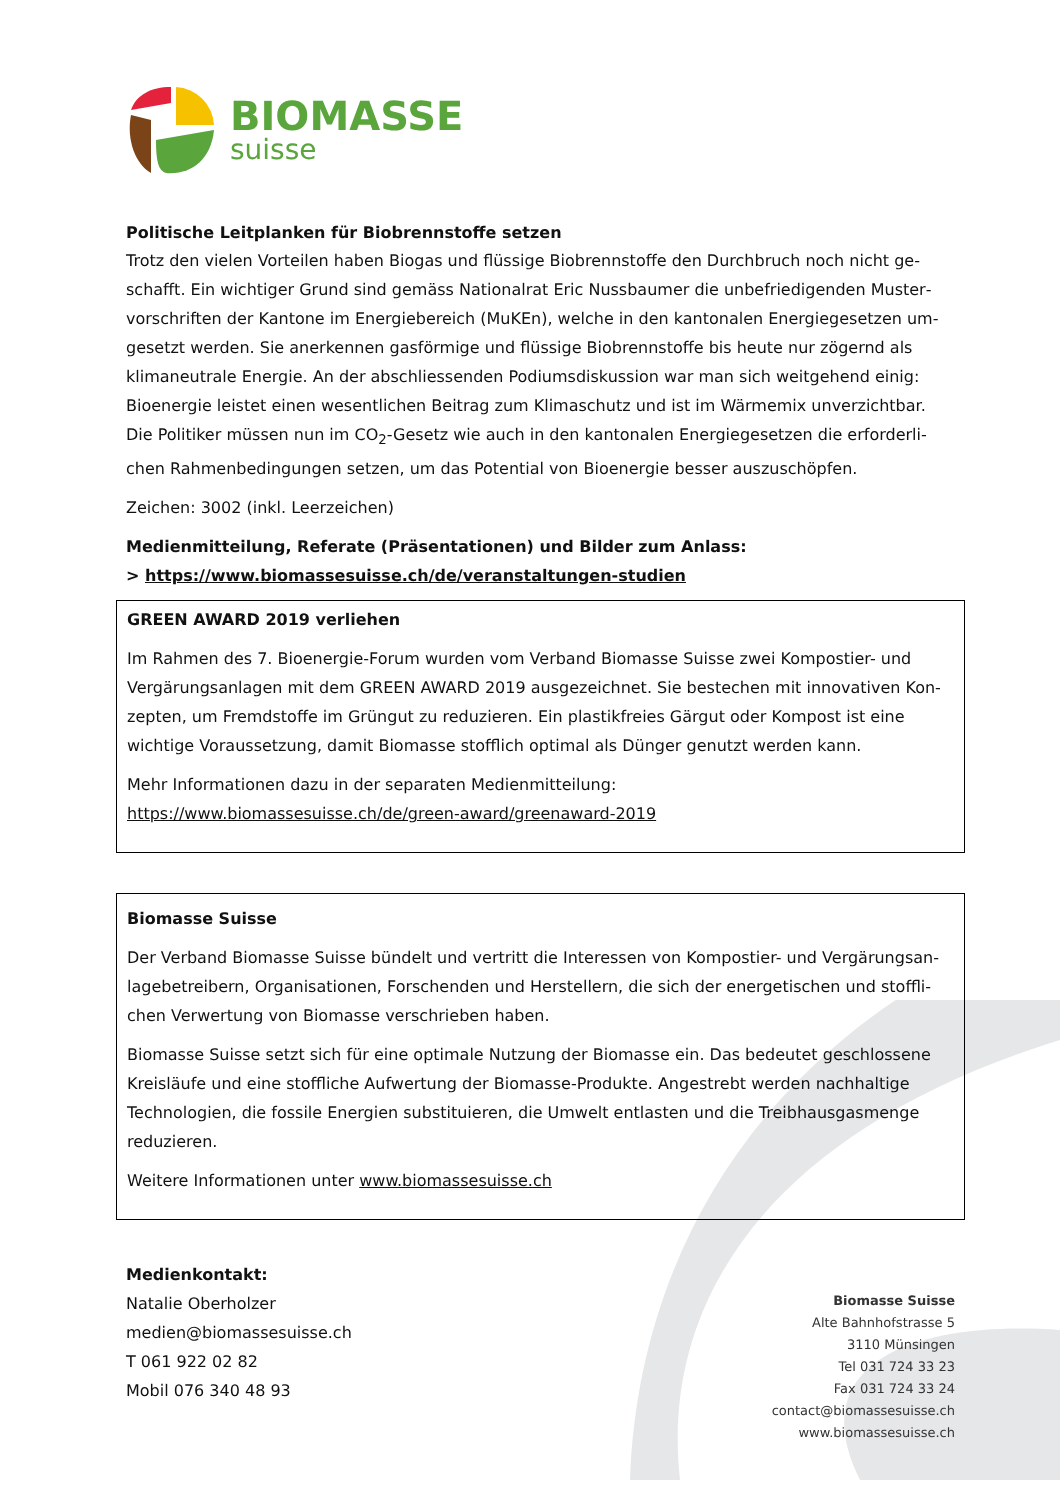BIOMASSE
suisse
Politische Leitplanken für Biobrennstoffe setzen
Trotz den vielen Vorteilen haben Biogas und flüssige Biobrennstoffe den Durchbruch noch nicht ge­schafft. Ein wichtiger Grund sind gemäss Nationalrat Eric Nussbaumer die unbefriedigenden Muster­vorschriften der Kantone im Energiebereich (MuKEn), welche in den kantonalen Energiegesetzen um­gesetzt werden. Sie anerkennen gasförmige und flüssige Biobrennstoffe bis heute nur zögernd als klimaneutrale Energie. An der abschliessenden Podiumsdiskussion war man sich weitgehend einig: Bioenergie leistet einen wesentlichen Beitrag zum Klimaschutz und ist im Wärmemix unverzichtbar. Die Politiker müssen nun im CO<sub>2</sub>-Gesetz wie auch in den kantonalen Energiegesetzen die erforderli­chen Rahmenbedingungen setzen, um das Potential von Bioenergie besser auszuschöpfen.
Zeichen: 3002 (inkl. Leerzeichen)
Medienmitteilung, Referate (Präsentationen) und Bilder zum Anlass:
> https://www.biomassesuisse.ch/de/veranstaltungen-studien
GREEN AWARD 2019 verliehen
Im Rahmen des 7. Bioenergie-Forum wurden vom Verband Biomasse Suisse zwei Kompostier- und Vergärungsanlagen mit dem GREEN AWARD 2019 ausgezeichnet. Sie bestechen mit innovativen Kon­zepten, um Fremdstoffe im Grüngut zu reduzieren. Ein plastikfreies Gärgut oder Kompost ist eine wichtige Voraussetzung, damit Biomasse stofflich optimal als Dünger genutzt werden kann.
Mehr Informationen dazu in der separaten Medienmitteilung:
https://www.biomassesuisse.ch/de/green-award/greenaward-2019
Biomasse Suisse
Der Verband Biomasse Suisse bündelt und vertritt die Interessen von Kompostier- und Vergärungsan­lagebetreibern, Organisationen, Forschenden und Herstellern, die sich der energetischen und stoffli­chen Verwertung von Biomasse verschrieben haben.
Biomasse Suisse setzt sich für eine optimale Nutzung der Biomasse ein. Das bedeutet geschlossene Kreisläufe und eine stoffliche Aufwertung der Biomasse-Produkte. Angestrebt werden nachhaltige Technologien, die fossile Energien substituieren, die Umwelt entlasten und die Treibhausgasmenge reduzieren.
Weitere Informationen unter www.biomassesuisse.ch
Medienkontakt:
Natalie Oberholzer
medien@biomassesuisse.ch
T 061 922 02 82
Mobil 076 340 48 93
Biomasse Suisse
Alte Bahnhofstrasse 5
3110 Münsingen
Tel 031 724 33 23
Fax 031 724 33 24
contact@biomassesuisse.ch
www.biomassesuisse.ch